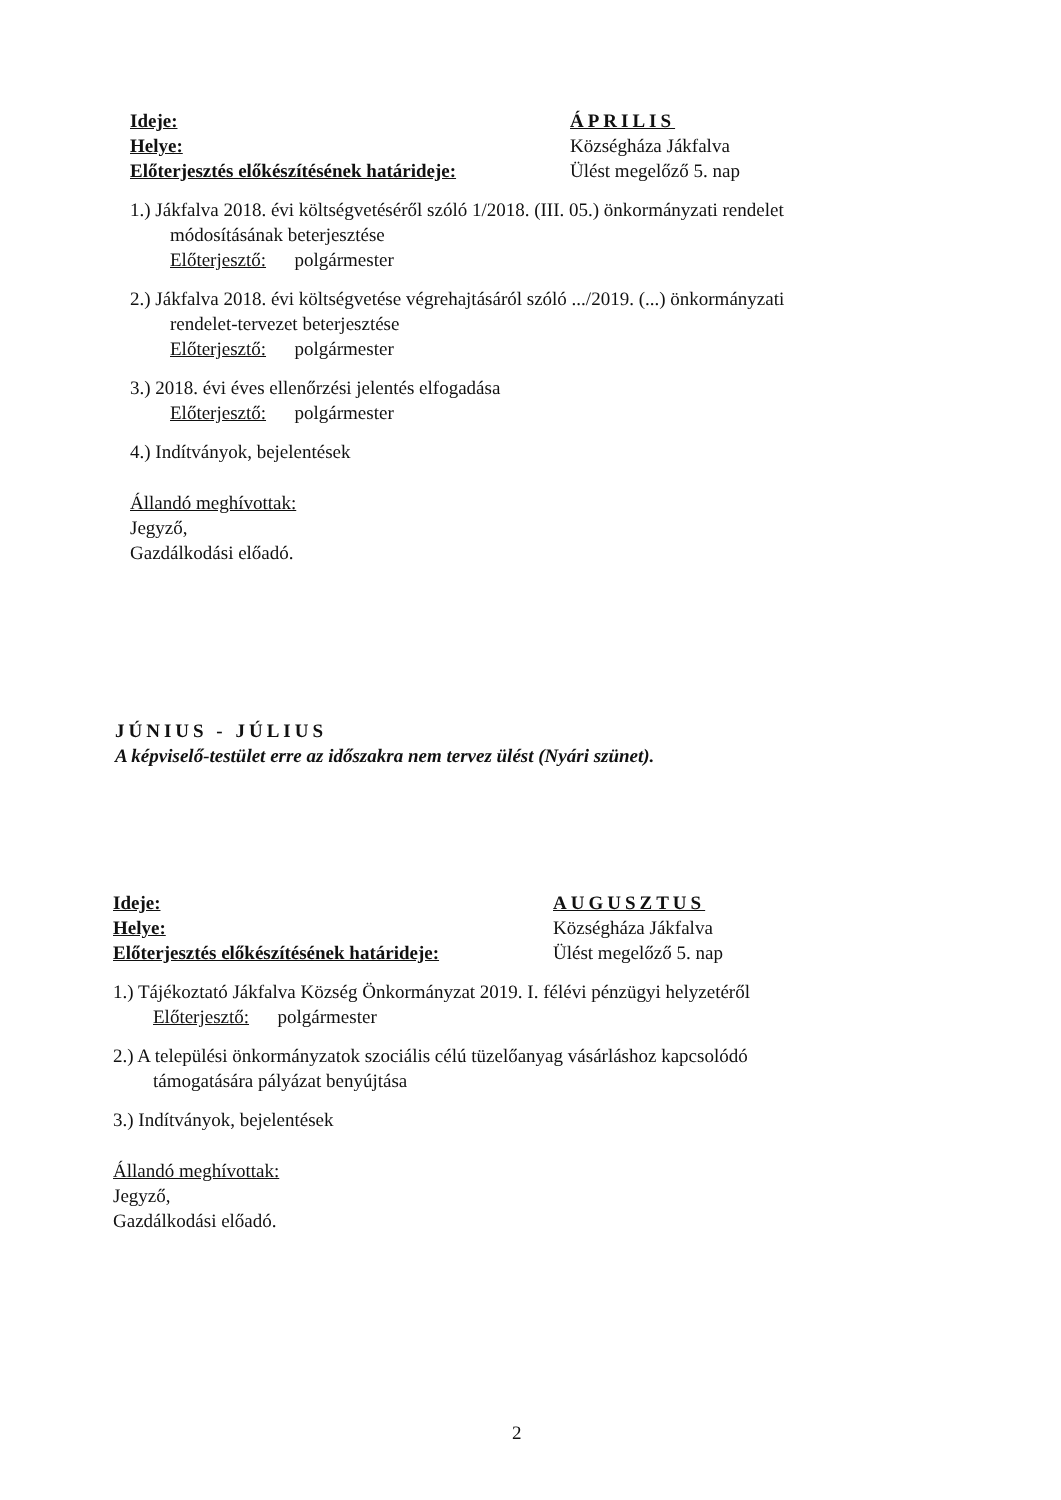Ideje: ÁPRILIS
Helye: Községháza Jákfalva
Előterjesztés előkészítésének határideje:
Ülést megelőző 5. nap
1.) Jákfalva 2018. évi költségvetéséről szóló 1/2018. (III. 05.) önkormányzati rendelet
módosításának beterjesztése
Előterjesztő: polgármester
2.) Jákfalva 2018. évi költségvetése végrehajtásáról szóló .../2019. (...) önkormányzati
rendelet-tervezet beterjesztése
Előterjesztő: polgármester
3.) 2018. évi éves ellenőrzési jelentés elfogadása
Előterjesztő: polgármester
4.) Indítványok, bejelentések
Állandó meghívottak:
Jegyző,
Gazdálkodási előadó.
JÚNIUS - JÚLIUS
A képviselő-testület erre az időszakra nem tervez ülést (Nyári szünet).
Ideje: AUGUSZTUS
Helye: Községháza Jákfalva
Előterjesztés előkészítésének határideje:
Ülést megelőző 5. nap
1.) Tájékoztató Jákfalva Község Önkormányzat 2019. I. félévi pénzügyi helyzetéről
Előterjesztő: polgármester
2.) A települési önkormányzatok szociális célú tüzelőanyag vásárláshoz kapcsolódó
támogatására pályázat benyújtása
3.) Indítványok, bejelentések
Állandó meghívottak:
Jegyző,
Gazdálkodási előadó.
2